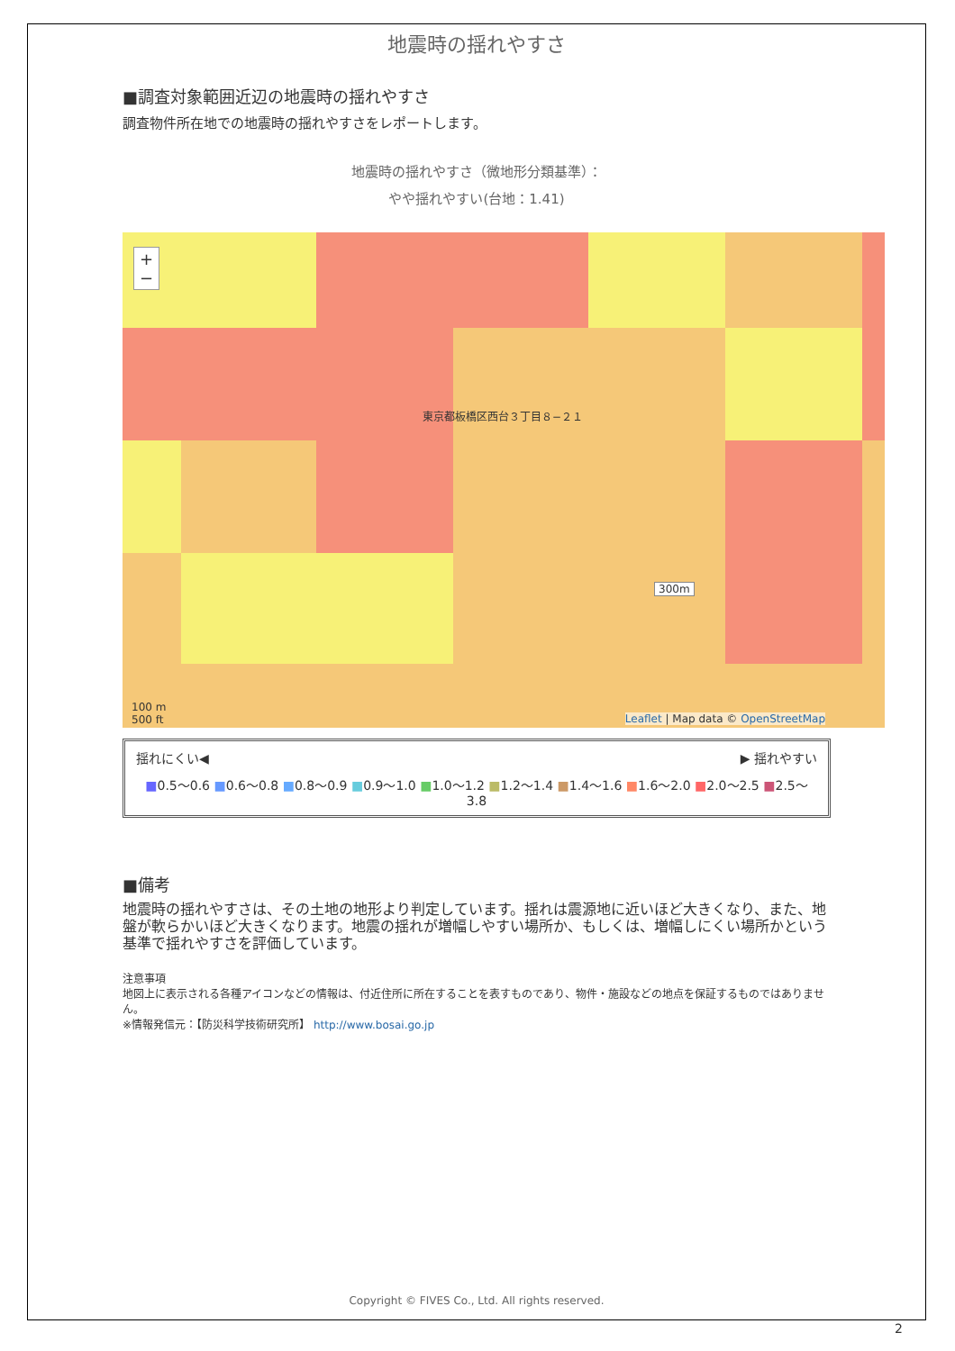地震時の揺れやすさ
■調査対象範囲近辺の地震時の揺れやすさ
調査物件所在地での地震時の揺れやすさをレポートします。
地震時の揺れやすさ（微地形分類基準）：
やや揺れやすい(台地：1.41)
+
−
東京都板橋区西台３丁目８−２１
300m
100 m
500 ft
Leaflet | Map data © OpenStreetMap
揺れにくい◀ ▶ 揺れやすい
■0.5〜0.6 ■0.6〜0.8 ■0.8〜0.9 ■0.9〜1.0 ■1.0〜1.2 ■1.2〜1.4 ■1.4〜1.6 ■1.6〜2.0 ■2.0〜2.5 ■2.5〜3.8
■備考
地震時の揺れやすさは、その土地の地形より判定しています。揺れは震源地に近いほど大きくなり、また、地盤が軟らかいほど大きくなります。地震の揺れが増幅しやすい場所か、もしくは、増幅しにくい場所かという基準で揺れやすさを評価しています。
注意事項
地図上に表示される各種アイコンなどの情報は、付近住所に所在することを表すものであり、物件・施設などの地点を保証するものではありません。
※情報発信元：【防災科学技術研究所】 http://www.bosai.go.jp
Copyright © FIVES Co., Ltd. All rights reserved.
2